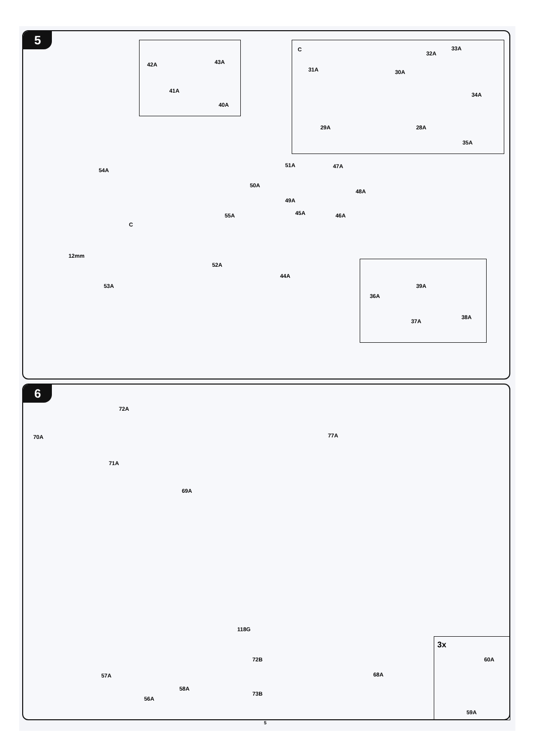5
C
42A 43A
41A
40A
32A
33A
31A 30A
34A
29A 28A
35A
54A
51A 47A
50A
48A
49A
45A 46A 55A
C
12mm
52A
44A
53A 39A
36A
38A
37A
6
72A
70A 77A
71A
69A
118G
72B
3x
60A
57A 68A
58A
73B
56A
59A
5